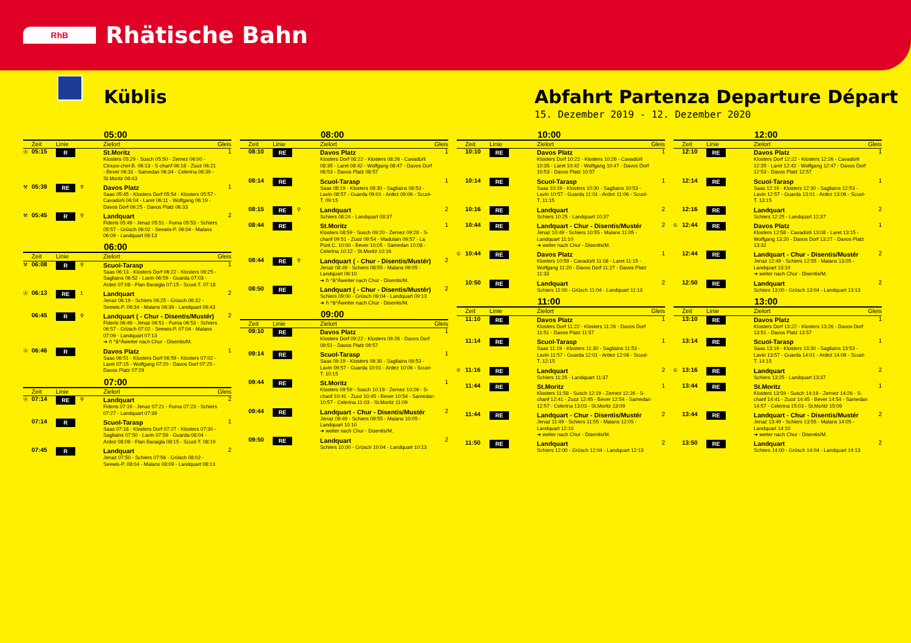RhB
Rhätische Bahn
Küblis
Abfahrt Partenza Departure Départ
15. Dezember 2019 - 12. Dezember 2020
05:00
| | Zeit | Linie | | Zielort | Gleis |
| --- | --- | --- | --- | --- | --- |
| Ⓐ | 05:15 | R | | St.Moritz Klosters 05:29 - Susch 05:50 - Zernez 06:00 - Cinuos-chel-B. 06:13 - S-chanf 06:18 - Zuoz 06:21 - Bever 06:31 - Samedan 06:34 - Celerina 06:39 - St.Moritz 06:43 | 1 |
| ⚒ | 05:39 | RE | ⚲ | Davos Platz Saas 05:45 - Klosters Dorf 05:54 - Klosters 05:57 - Cavadürli 06:04 - Laret 06:11 - Wolfgang 06:19 - Davos Dorf 06:25 - Davos Platz 06:33 | 1 |
| ⚒ | 05:45 | R | ⚲ | Landquart Fideris 05:49 - Jenaz 05:51 - Furna 05:53 - Schiers 05:57 - Grüsch 06:02 - Seewis-P. 06:04 - Malans 06:09 - Landquart 06:13 | 2 |
06:00
| | Zeit | Linie | | Zielort | Gleis |
| --- | --- | --- | --- | --- | --- |
| ⚒ | 06:08 | R | ⚲ | Scuol-Tarasp Saas 06:13 - Klosters Dorf 06:22 - Klosters 06:25 - Sagliains 06:52 - Lavin 06:59 - Guarda 07:03 - Ardez 07:08 - Ftan Baraigla 07:15 - Scuol-T. 07:18 | 1 |
| Ⓐ | 06:13 | RE | 1 | Landquart Jenaz 06:19 - Schiers 06:25 - Grüsch 06:32 - Seewis-P. 06:34 - Malans 06:39 - Landquart 06:43 | 2 |
| | 06:45 | R | ⚲ | Landquart ( - Chur - Disentis/Mustér) Fideris 06:49 - Jenaz 06:51 - Furna 06:53 - Schiers 06:57 - Grüsch 07:02 - Seewis-P. 07:04 - Malans 07:09 - Landquart 07:13 ➜ ሰ ^ã^Âweiter nach Chur - Disentis/M. | 2 |
| Ⓐ | 06:46 | R | | Davos Platz Saas 06:51 - Klosters Dorf 06:59 - Klosters 07:02 - Laret 07:15 - Wolfgang 07:20 - Davos Dorf 07:25 - Davos Platz 07:29 | 1 |
07:00
| | Zeit | Linie | | Zielort | Gleis |
| --- | --- | --- | --- | --- | --- |
| Ⓐ | 07:14 | RE | ⚲ | Landquart Fideris 07:19 - Jenaz 07:21 - Furna 07:23 - Schiers 07:27 - Landquart 07:39 | 2 |
| | 07:14 | R | | Scuol-Tarasp Saas 07:18 - Klosters Dorf 07:27 - Klosters 07:30 - Sagliains 07:50 - Lavin 07:59 - Guarda 08:04 - Ardez 08:09 - Ftan Baraigla 08:15 - Scuol-T. 08:19 | 1 |
| | 07:45 | R | | Landquart Jenaz 07:50 - Schiers 07:56 - Grüsch 08:02 - Seewis-P. 08:04 - Malans 08:09 - Landquart 08:13 | 2 |
08:00
| | Zeit | Linie | | Zielort | Gleis |
| --- | --- | --- | --- | --- | --- |
| | 08:10 | RE | | Davos Platz Klosters Dorf 08:22 - Klosters 08:26 - Cavadürli 08:35 - Laret 08:42 - Wolfgang 08:47 - Davos Dorf 08:53 - Davos Platz 08:57 | 1 |
| | 08:14 | RE | | Scuol-Tarasp Saas 08:19 - Klosters 08:30 - Sagliains 08:53 - Lavin 08:57 - Guarda 09:01 - Ardez 09:06 - Scuol-T. 09:15 | 1 |
| | 08:15 | RE | ⚲ | Landquart Schiers 08:24 - Landquart 08:37 | 2 |
| | 08:44 | RE | | St.Moritz Klosters 08:59 - Susch 09:20 - Zernez 09:28 - S-chanf 09:51 - Zuoz 09:54 - Madulain 09:57 - La Punt C. 10:00 - Bever 10:05 - Samedan 10:08 - Celerina 10:12 - St.Moritz 10:16 | 1 |
| | 08:44 | RE | ⚲ | Landquart ( - Chur - Disentis/Mustér) Jenaz 08:49 - Schiers 08:55 - Malans 09:05 - Landquart 09:10 ➜ ሰ ^ã^Âweiter nach Chur - Disentis/M. | 2 |
| | 08:50 | RE | | Landquart ( - Chur - Disentis/Mustér) Schiers 09:00 - Grüsch 09:04 - Landquart 09:13 ➜ ሰ ^ã^Âweiter nach Chur - Disentis/M. | 2 |
09:00
| | Zeit | Linie | | Zielort | Gleis |
| --- | --- | --- | --- | --- | --- |
| | 09:10 | RE | | Davos Platz Klosters Dorf 09:22 - Klosters 09:26 - Davos Dorf 09:51 - Davos Platz 09:57 | 1 |
| | 09:14 | RE | | Scuol-Tarasp Saas 09:19 - Klosters 09:30 - Sagliains 09:53 - Lavin 09:57 - Guarda 10:01 - Ardez 10:06 - Scuol-T. 10:15 | 1 |
| | 09:44 | RE | | St.Moritz Klosters 09:59 - Susch 10:19 - Zernez 10:26 - S-chanf 10:41 - Zuoz 10:45 - Bever 10:54 - Samedan 10:57 - Celerina 11:03 - St.Moritz 11:09 | 1 |
| | 09:44 | RE | | Landquart - Chur - Disentis/Mustér Jenaz 09:49 - Schiers 09:55 - Malans 10:05 - Landquart 10:10 ➜ weiter nach Chur - Disentis/M. | 2 |
| | 09:50 | RE | | Landquart Schiers 10:00 - Grüsch 10:04 - Landquart 10:13 | 2 |
10:00
| | Zeit | Linie | | Zielort | Gleis |
| --- | --- | --- | --- | --- | --- |
| | 10:10 | RE | | Davos Platz Klosters Dorf 10:22 - Klosters 10:26 - Cavadürli 10:35 - Laret 10:42 - Wolfgang 10:47 - Davos Dorf 10:53 - Davos Platz 10:57 | 1 |
| | 10:14 | RE | | Scuol-Tarasp Saas 10:19 - Klosters 10:30 - Sagliains 10:53 - Lavin 10:57 - Guarda 11:01 - Ardez 11:06 - Scuol-T. 11:15 | 1 |
| | 10:16 | RE | | Landquart Schiers 10:25 - Landquart 10:37 | 2 |
| | 10:44 | RE | | Landquart - Chur - Disentis/Mustér Jenaz 10:49 - Schiers 10:55 - Malans 11:05 - Landquart 11:10 ➜ weiter nach Chur - Disentis/M. | 2 |
| © | 10:44 | RE | | Davos Platz Klosters 10:59 - Cavadürli 11:08 - Laret 11:15 - Wolfgang 11:20 - Davos Dorf 11:27 - Davos Platz 11:33 | 1 |
| | 10:50 | RE | | Landquart Schiers 11:00 - Grüsch 11:04 - Landquart 11:13 | 2 |
11:00
| | Zeit | Linie | | Zielort | Gleis |
| --- | --- | --- | --- | --- | --- |
| | 11:10 | RE | | Davos Platz Klosters Dorf 11:22 - Klosters 11:26 - Davos Dorf 11:51 - Davos Platz 11:57 | 1 |
| | 11:14 | RE | | Scuol-Tarasp Saas 11:19 - Klosters 11:30 - Sagliains 11:53 - Lavin 11:57 - Guarda 12:01 - Ardez 12:06 - Scuol-T. 12:15 | 1 |
| © | 11:16 | RE | | Landquart Schiers 11:25 - Landquart 11:37 | 2 |
| | 11:44 | RE | | St.Moritz Klosters 11:58 - Susch 12:19 - Zernez 12:26 - S-chanf 12:41 - Zuoz 12:45 - Bever 12:54 - Samedan 12:57 - Celerina 13:03 - St.Moritz 13:09 | 1 |
| | 11:44 | RE | | Landquart - Chur - Disentis/Mustér Jenaz 11:49 - Schiers 11:55 - Malans 12:05 - Landquart 12:10 ➜ weiter nach Chur - Disentis/M. | 2 |
| | 11:50 | RE | | Landquart Schiers 12:00 - Grüsch 12:04 - Landquart 12:13 | 2 |
12:00
| | Zeit | Linie | | Zielort | Gleis |
| --- | --- | --- | --- | --- | --- |
| | 12:10 | RE | | Davos Platz Klosters Dorf 12:22 - Klosters 12:26 - Cavadürli 12:35 - Laret 12:42 - Wolfgang 12:47 - Davos Dorf 12:53 - Davos Platz 12:57 | 1 |
| | 12:14 | RE | | Scuol-Tarasp Saas 12:19 - Klosters 12:30 - Sagliains 12:53 - Lavin 12:57 - Guarda 13:01 - Ardez 13:06 - Scuol-T. 13:15 | 1 |
| | 12:16 | RE | | Landquart Schiers 12:25 - Landquart 12:37 | 2 |
| © | 12:44 | RE | | Davos Platz Klosters 12:58 - Cavadürli 13:08 - Laret 13:15 - Wolfgang 13:20 - Davos Dorf 13:27 - Davos Platz 13:32 | 1 |
| | 12:44 | RE | | Landquart - Chur - Disentis/Mustér Jenaz 12:49 - Schiers 12:55 - Malans 13:05 - Landquart 13:10 ➜ weiter nach Chur - Disentis/M. | 2 |
| | 12:50 | RE | | Landquart Schiers 13:00 - Grüsch 13:04 - Landquart 13:13 | 2 |
13:00
| | Zeit | Linie | | Zielort | Gleis |
| --- | --- | --- | --- | --- | --- |
| | 13:10 | RE | | Davos Platz Klosters Dorf 13:22 - Klosters 13:26 - Davos Dorf 13:51 - Davos Platz 13:57 | 1 |
| | 13:14 | RE | | Scuol-Tarasp Saas 13:19 - Klosters 13:30 - Sagliains 13:53 - Lavin 13:57 - Guarda 14:01 - Ardez 14:06 - Scuol-T. 14:15 | 1 |
| © | 13:16 | RE | | Landquart Schiers 13:25 - Landquart 13:37 | 2 |
| | 13:44 | RE | | St.Moritz Klosters 13:59 - Susch 14:19 - Zernez 14:26 - S-chanf 14:41 - Zuoz 14:45 - Bever 14:54 - Samedan 14:57 - Celerina 15:03 - St.Moritz 15:09 | 1 |
| | 13:44 | RE | | Landquart - Chur - Disentis/Mustér Jenaz 13:49 - Schiers 13:55 - Malans 14:05 - Landquart 14:10 ➜ weiter nach Chur - Disentis/M. | 2 |
| | 13:50 | RE | | Landquart Schiers 14:00 - Grüsch 14:04 - Landquart 14:13 | 2 |